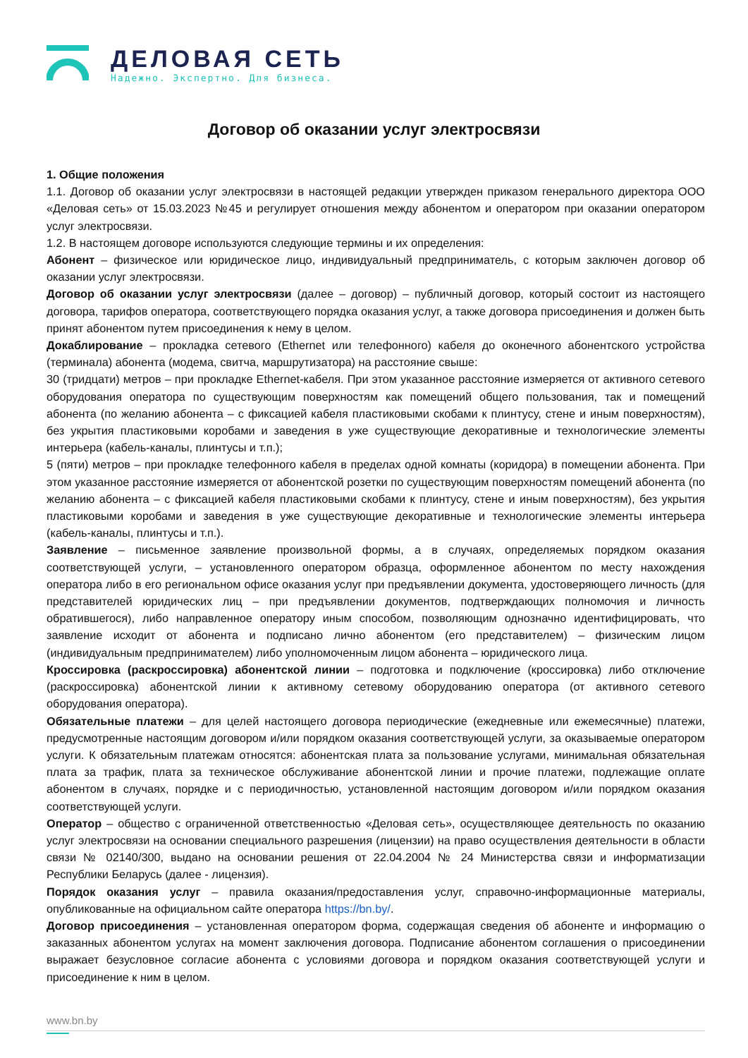ДЕЛОВАЯ СЕТЬ
Надежно. Экспертно. Для бизнеса.
Договор об оказании услуг электросвязи
1. Общие положения
1.1. Договор об оказании услуг электросвязи в настоящей редакции утвержден приказом генерального директора ООО «Деловая сеть» от 15.03.2023 №45 и регулирует отношения между абонентом и оператором при оказании оператором услуг электросвязи.
1.2. В настоящем договоре используются следующие термины и их определения:
Абонент – физическое или юридическое лицо, индивидуальный предприниматель, с которым заключен договор об оказании услуг электросвязи.
Договор об оказании услуг электросвязи (далее – договор) – публичный договор, который состоит из настоящего договора, тарифов оператора, соответствующего порядка оказания услуг, а также договора присоединения и должен быть принят абонентом путем присоединения к нему в целом.
Докаблирование – прокладка сетевого (Ethernet или телефонного) кабеля до оконечного абонентского устройства (терминала) абонента (модема, свитча, маршрутизатора) на расстояние свыше:
30 (тридцати) метров – при прокладке Ethernet-кабеля. При этом указанное расстояние измеряется от активного сетевого оборудования оператора по существующим поверхностям как помещений общего пользования, так и помещений абонента (по желанию абонента – с фиксацией кабеля пластиковыми скобами к плинтусу, стене и иным поверхностям), без укрытия пластиковыми коробами и заведения в уже существующие декоративные и технологические элементы интерьера (кабель-каналы, плинтусы и т.п.);
5 (пяти) метров – при прокладке телефонного кабеля в пределах одной комнаты (коридора) в помещении абонента. При этом указанное расстояние измеряется от абонентской розетки по существующим поверхностям помещений абонента (по желанию абонента – с фиксацией кабеля пластиковыми скобами к плинтусу, стене и иным поверхностям), без укрытия пластиковыми коробами и заведения в уже существующие декоративные и технологические элементы интерьера (кабель-каналы, плинтусы и т.п.).
Заявление – письменное заявление произвольной формы, а в случаях, определяемых порядком оказания соответствующей услуги, – установленного оператором образца, оформленное абонентом по месту нахождения оператора либо в его региональном офисе оказания услуг при предъявлении документа, удостоверяющего личность (для представителей юридических лиц – при предъявлении документов, подтверждающих полномочия и личность обратившегося), либо направленное оператору иным способом, позволяющим однозначно идентифицировать, что заявление исходит от абонента и подписано лично абонентом (его представителем) – физическим лицом (индивидуальным предпринимателем) либо уполномоченным лицом абонента – юридического лица.
Кроссировка (раскроссировка) абонентской линии – подготовка и подключение (кроссировка) либо отключение (раскроссировка) абонентской линии к активному сетевому оборудованию оператора (от активного сетевого оборудования оператора).
Обязательные платежи – для целей настоящего договора периодические (ежедневные или ежемесячные) платежи, предусмотренные настоящим договором и/или порядком оказания соответствующей услуги, за оказываемые оператором услуги. К обязательным платежам относятся: абонентская плата за пользование услугами, минимальная обязательная плата за трафик, плата за техническое обслуживание абонентской линии и прочие платежи, подлежащие оплате абонентом в случаях, порядке и с периодичностью, установленной настоящим договором и/или порядком оказания соответствующей услуги.
Оператор – общество с ограниченной ответственностью «Деловая сеть», осуществляющее деятельность по оказанию услуг электросвязи на основании специального разрешения (лицензии) на право осуществления деятельности в области связи № 02140/300, выдано на основании решения от 22.04.2004 № 24 Министерства связи и информатизации Республики Беларусь (далее - лицензия).
Порядок оказания услуг – правила оказания/предоставления услуг, справочно-информационные материалы, опубликованные на официальном сайте оператора https://bn.by/.
Договор присоединения – установленная оператором форма, содержащая сведения об абоненте и информацию о заказанных абонентом услугах на момент заключения договора. Подписание абонентом соглашения о присоединении выражает безусловное согласие абонента с условиями договора и порядком оказания соответствующей услуги и присоединение к ним в целом.
www.bn.by